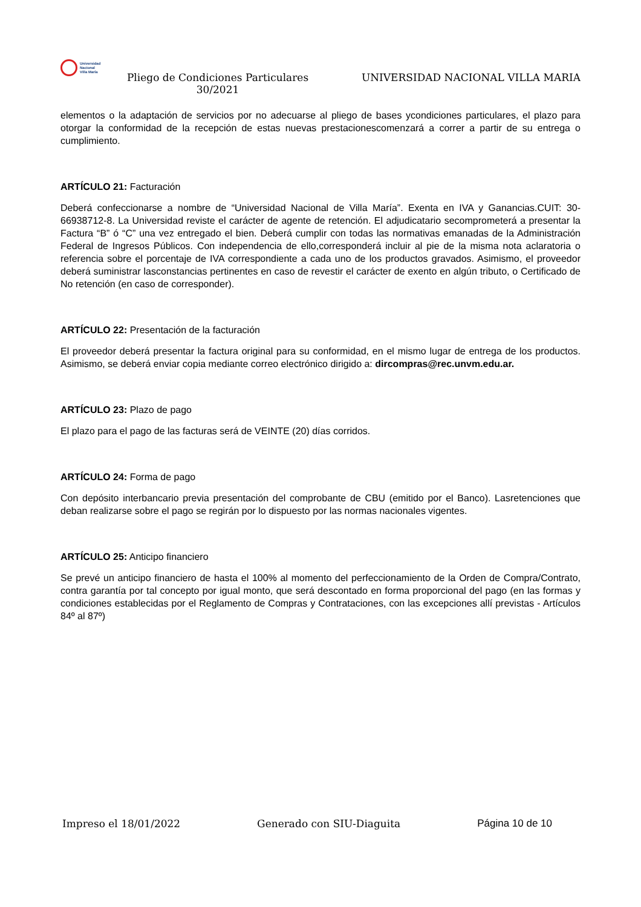Universidad
Nacional
Villa María
Pliego de Condiciones Particulares 30/2021
UNIVERSIDAD NACIONAL VILLA MARIA
elementos o la adaptación de servicios por no adecuarse al pliego de bases ycondiciones particulares, el plazo para otorgar la conformidad de la recepción de estas nuevas prestacionescomenzará a correr a partir de su entrega o cumplimiento.
ARTÍCULO 21: Facturación
Deberá confeccionarse a nombre de “Universidad Nacional de Villa María”. Exenta en IVA y Ganancias.CUIT: 30-66938712-8. La Universidad reviste el carácter de agente de retención. El adjudicatario secomprometerá a presentar la Factura “B” ó “C” una vez entregado el bien. Deberá cumplir con todas las normativas emanadas de la Administración Federal de Ingresos Públicos. Con independencia de ello,corresponderá incluir al pie de la misma nota aclaratoria o referencia sobre el porcentaje de IVA correspondiente a cada uno de los productos gravados. Asimismo, el proveedor deberá suministrar lasconstancias pertinentes en caso de revestir el carácter de exento en algún tributo, o Certificado de No retención (en caso de corresponder).
ARTÍCULO 22: Presentación de la facturación
El proveedor deberá presentar la factura original para su conformidad, en el mismo lugar de entrega de los productos. Asimismo, se deberá enviar copia mediante correo electrónico dirigido a: dircompras@rec.unvm.edu.ar.
ARTÍCULO 23: Plazo de pago
El plazo para el pago de las facturas será de VEINTE (20) días corridos.
ARTÍCULO 24: Forma de pago
Con depósito interbancario previa presentación del comprobante de CBU (emitido por el Banco). Lasretenciones que deban realizarse sobre el pago se regirán por lo dispuesto por las normas nacionales vigentes.
ARTÍCULO 25: Anticipo financiero
Se prevé un anticipo financiero de hasta el 100% al momento del perfeccionamiento de la Orden de Compra/Contrato, contra garantía por tal concepto por igual monto, que será descontado en forma proporcional del pago (en las formas y condiciones establecidas por el Reglamento de Compras y Contrataciones, con las excepciones allí previstas - Artículos 84º al 87º)
Impreso el 18/01/2022 Generado con SIU-Diaguita Página 10 de 10